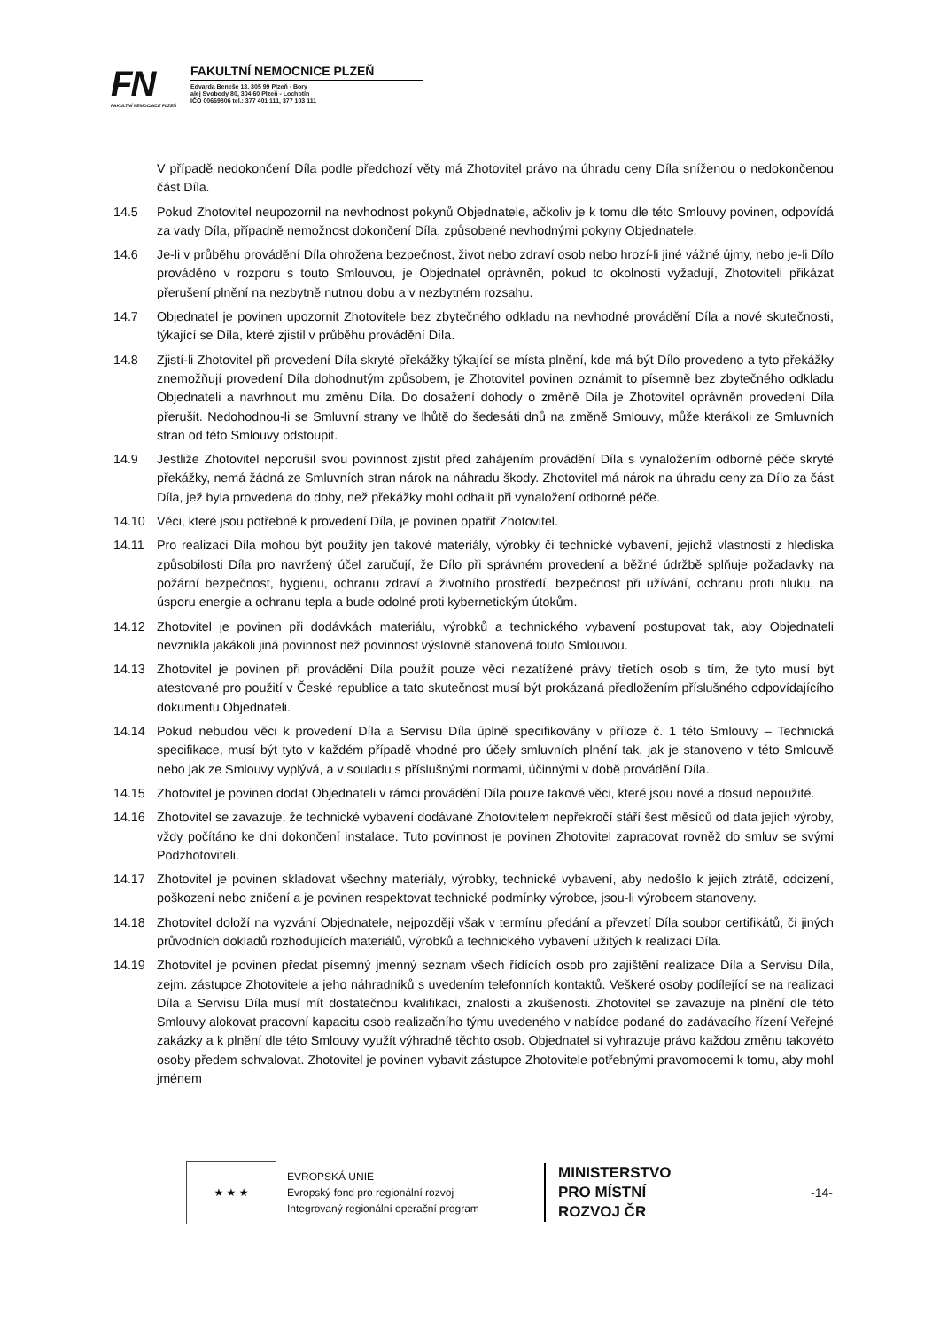FN
FAKULTNÍ NEMOCNICE PLZEŇ
FAKULTNÍ NEMOCNICE PLZEŇ
Edvarda Beneše 13, 305 99 Plzeň - Bory
alej Svobody 80, 304 60 Plzeň - Lochotín
IČO 00669806 tel.: 377 401 111, 377 103 111
V případě nedokončení Díla podle předchozí věty má Zhotovitel právo na úhradu ceny Díla sníženou o nedokončenou část Díla.
14.5 Pokud Zhotovitel neupozornil na nevhodnost pokynů Objednatele, ačkoliv je k tomu dle této Smlouvy povinen, odpovídá za vady Díla, případně nemožnost dokončení Díla, způsobené nevhodnými pokyny Objednatele.
14.6 Je-li v průběhu provádění Díla ohrožena bezpečnost, život nebo zdraví osob nebo hrozí-li jiné vážné újmy, nebo je-li Dílo prováděno v rozporu s touto Smlouvou, je Objednatel oprávněn, pokud to okolnosti vyžadují, Zhotoviteli přikázat přerušení plnění na nezbytně nutnou dobu a v nezbytném rozsahu.
14.7 Objednatel je povinen upozornit Zhotovitele bez zbytečného odkladu na nevhodné provádění Díla a nové skutečnosti, týkající se Díla, které zjistil v průběhu provádění Díla.
14.8 Zjistí-li Zhotovitel při provedení Díla skryté překážky týkající se místa plnění, kde má být Dílo provedeno a tyto překážky znemožňují provedení Díla dohodnutým způsobem, je Zhotovitel povinen oznámit to písemně bez zbytečného odkladu Objednateli a navrhnout mu změnu Díla. Do dosažení dohody o změně Díla je Zhotovitel oprávněn provedení Díla přerušit. Nedohodnou-li se Smluvní strany ve lhůtě do šedesáti dnů na změně Smlouvy, může kterákoli ze Smluvních stran od této Smlouvy odstoupit.
14.9 Jestliže Zhotovitel neporušil svou povinnost zjistit před zahájením provádění Díla s vynaložením odborné péče skryté překážky, nemá žádná ze Smluvních stran nárok na náhradu škody. Zhotovitel má nárok na úhradu ceny za Dílo za část Díla, jež byla provedena do doby, než překážky mohl odhalit při vynaložení odborné péče.
14.10 Věci, které jsou potřebné k provedení Díla, je povinen opatřit Zhotovitel.
14.11 Pro realizaci Díla mohou být použity jen takové materiály, výrobky či technické vybavení, jejichž vlastnosti z hlediska způsobilosti Díla pro navržený účel zaručují, že Dílo při správném provedení a běžné údržbě splňuje požadavky na požární bezpečnost, hygienu, ochranu zdraví a životního prostředí, bezpečnost při užívání, ochranu proti hluku, na úsporu energie a ochranu tepla a bude odolné proti kybernetickým útokům.
14.12 Zhotovitel je povinen při dodávkách materiálu, výrobků a technického vybavení postupovat tak, aby Objednateli nevznikla jakákoli jiná povinnost než povinnost výslovně stanovená touto Smlouvou.
14.13 Zhotovitel je povinen při provádění Díla použít pouze věci nezatížené právy třetích osob s tím, že tyto musí být atestované pro použití v České republice a tato skutečnost musí být prokázaná předložením příslušného odpovídajícího dokumentu Objednateli.
14.14 Pokud nebudou věci k provedení Díla a Servisu Díla úplně specifikovány v příloze č. 1 této Smlouvy – Technická specifikace, musí být tyto v každém případě vhodné pro účely smluvních plnění tak, jak je stanoveno v této Smlouvě nebo jak ze Smlouvy vyplývá, a v souladu s příslušnými normami, účinnými v době provádění Díla.
14.15 Zhotovitel je povinen dodat Objednateli v rámci provádění Díla pouze takové věci, které jsou nové a dosud nepoužité.
14.16 Zhotovitel se zavazuje, že technické vybavení dodávané Zhotovitelem nepřekročí stáří šest měsíců od data jejich výroby, vždy počítáno ke dni dokončení instalace. Tuto povinnost je povinen Zhotovitel zapracovat rovněž do smluv se svými Podzhotoviteli.
14.17 Zhotovitel je povinen skladovat všechny materiály, výrobky, technické vybavení, aby nedošlo k jejich ztrátě, odcizení, poškození nebo zničení a je povinen respektovat technické podmínky výrobce, jsou-li výrobcem stanoveny.
14.18 Zhotovitel doloží na vyzvání Objednatele, nejpozději však v termínu předání a převzetí Díla soubor certifikátů, či jiných průvodních dokladů rozhodujících materiálů, výrobků a technického vybavení užitých k realizaci Díla.
14.19 Zhotovitel je povinen předat písemný jmenný seznam všech řídících osob pro zajištění realizace Díla a Servisu Díla, zejm. zástupce Zhotovitele a jeho náhradníků s uvedením telefonních kontaktů. Veškeré osoby podílející se na realizaci Díla a Servisu Díla musí mít dostatečnou kvalifikaci, znalosti a zkušenosti. Zhotovitel se zavazuje na plnění dle této Smlouvy alokovat pracovní kapacitu osob realizačního týmu uvedeného v nabídce podané do zadávacího řízení Veřejné zakázky a k plnění dle této Smlouvy využít výhradně těchto osob. Objednatel si vyhrazuje právo každou změnu takovéto osoby předem schvalovat. Zhotovitel je povinen vybavit zástupce Zhotovitele potřebnými pravomocemi k tomu, aby mohl jménem
★ ★ ★
EVROPSKÁ UNIE
Evropský fond pro regionální rozvoj
Integrovaný regionální operační program
MINISTERSTVO
PRO MÍSTNÍ
ROZVOJ ČR
-14-